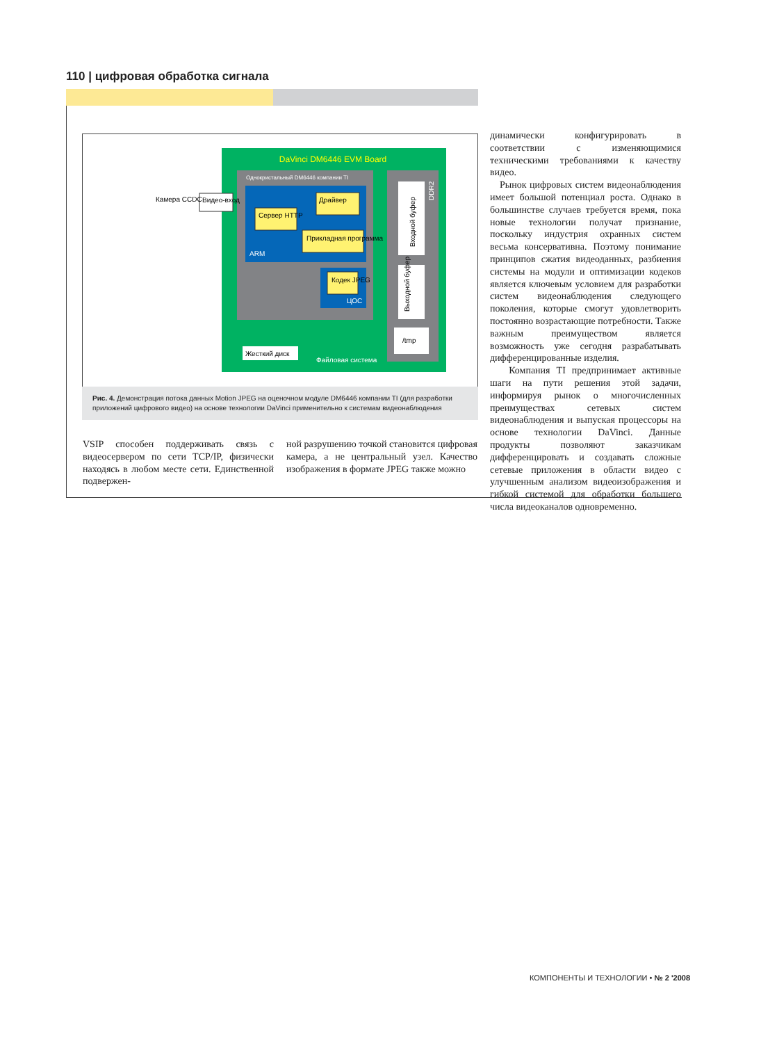110 | цифровая обработка сигнала
DaVinci DM6446 EVM Board
Однокристальный DM6446 компании TI
ARM
ЦОС
DDR2
Входной буфер
Выходной буфер
Сервер HTTP
Драйвер
Прикладная программа
Кодек JPEG
/tmp
Жесткий диск
Файловая система
Видео-вход
Камера CCDC
Рис. 4. Демонстрация потока данных Motion JPEG на оценочном модуле DM6446 компании TI (для разработки приложений цифрового видео) на основе технологии DaVinci применительно к системам видеонаблюдения
VSIP способен поддерживать связь с видеосервером по сети TCP/IP, физически находясь в любом месте сети. Единственной подвержен-
ной разрушению точкой становится цифровая камера, а не центральный узел. Качество изображения в формате JPEG также можно
динамически конфигурировать в соответствии с изменяющимися техническими требованиями к качеству видео.
Рынок цифровых систем видеонаблюдения имеет большой потенциал роста. Однако в большинстве случаев требуется время, пока новые технологии получат признание, поскольку индустрия охранных систем весьма консервативна. Поэтому понимание принципов сжатия видеоданных, разбиения системы на модули и оптимизации кодеков является ключевым условием для разработки систем видеонаблюдения следующего поколения, которые смогут удовлетворить постоянно возрастающие потребности. Также важным преимуществом является возможность уже сегодня разрабатывать дифференцированные изделия.
Компания TI предпринимает активные шаги на пути решения этой задачи, информируя рынок о многочисленных преимуществах сетевых систем видеонаблюдения и выпуская процессоры на основе технологии DaVinci. Данные продукты позволяют заказчикам дифференцировать и создавать сложные сетевые приложения в области видео с улучшенным анализом видеоизображения и гибкой системой для обработки большего числа видеоканалов одновременно.
КОМПОНЕНТЫ И ТЕХНОЛОГИИ • № 2 '2008